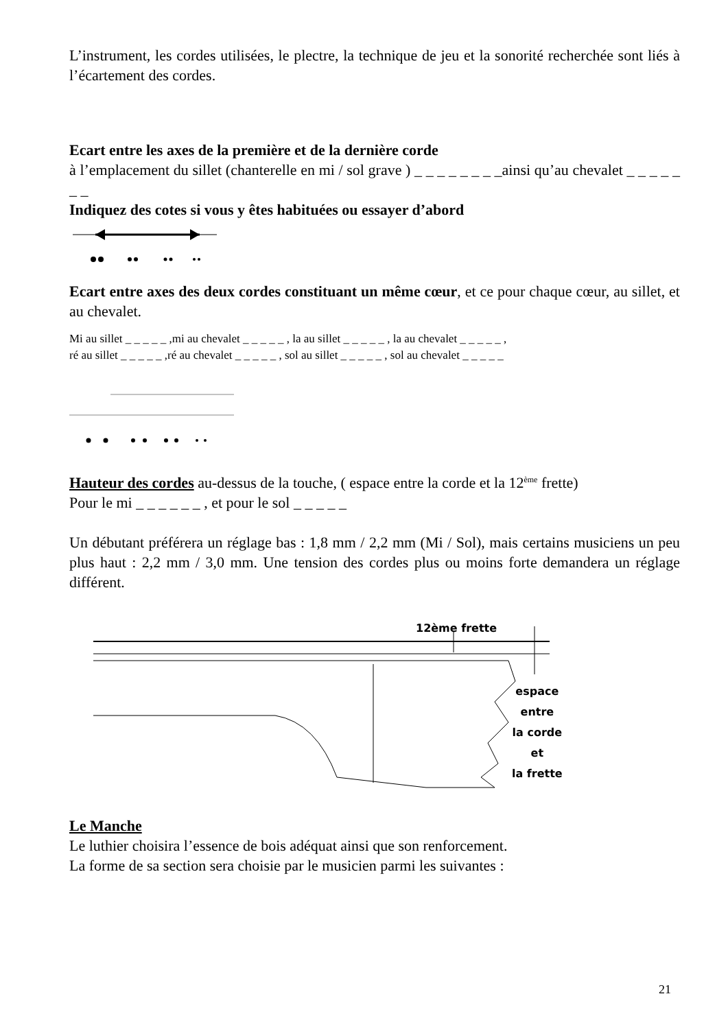L’instrument, les cordes utilisées, le plectre, la technique de jeu et la sonorité recherchée sont liés à l’écartement des cordes.
Ecart entre les axes de la première et de la dernière corde
à l’emplacement du sillet (chanterelle en mi / sol grave ) _ _ _ _ _ _ _ _ainsi qu’au chevalet _ _ _ _ _ _ _
Indiquez des cotes si vous y êtes habituées ou essayer d’abord
Ecart entre axes des deux cordes constituant un même cœur, et ce pour chaque cœur, au sillet, et au chevalet.
Mi au sillet _ _ _ _ _ ,mi au chevalet _ _ _ _ _ , la au sillet _ _ _ _ _ , la au chevalet _ _ _ _ _ ,
ré au sillet _ _ _ _ _ ,ré au chevalet _ _ _ _ _ , sol au sillet _ _ _ _ _ , sol au chevalet _ _ _ _ _
Hauteur des cordes au-dessus de la touche, ( espace entre la corde et la 12<sup>ème</sup> frette)
Pour le mi _ _ _ _ _ _ , et pour le sol _ _ _ _ _
Un débutant préférera un réglage bas : 1,8 mm / 2,2 mm (Mi / Sol), mais certains musiciens un peu plus haut : 2,2 mm / 3,0 mm. Une tension des cordes plus ou moins forte demandera un réglage différent.
12ème frette
espace
entre
la corde
et
la frette
Le Manche
Le luthier choisira l’essence de bois adéquat ainsi que son renforcement.
La forme de sa section sera choisie par le musicien parmi les suivantes :
21